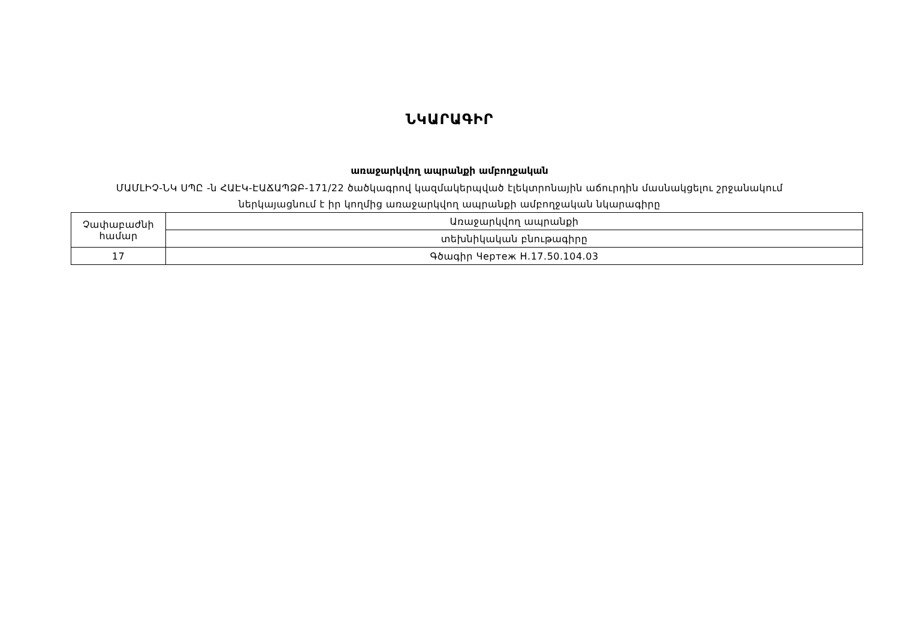ՆԿԱՐԱԳԻՐ
առաջարկվող ապրանքի ամբողջական
ՄԱՄԼԻՉ-ՆԿ ՍՊԸ -ն ՀԱԷԿ-ԷԱՃԱՊՁԲ-171/22 ծածկագրով կազմակերպված էլեկտրոնային աճուրդին մասնակցելու շրջանակում
ներկայացնում է իր կողմից առաջարկվող ապրանքի ամբողջական նկարագիրը
| Չափաբաժնի համար | Առաջարկվող ապրանքի |
| | տեխնիկական բնութագիրը |
| 17 | Գծագիր Чертеж Н.17.50.104.03 |